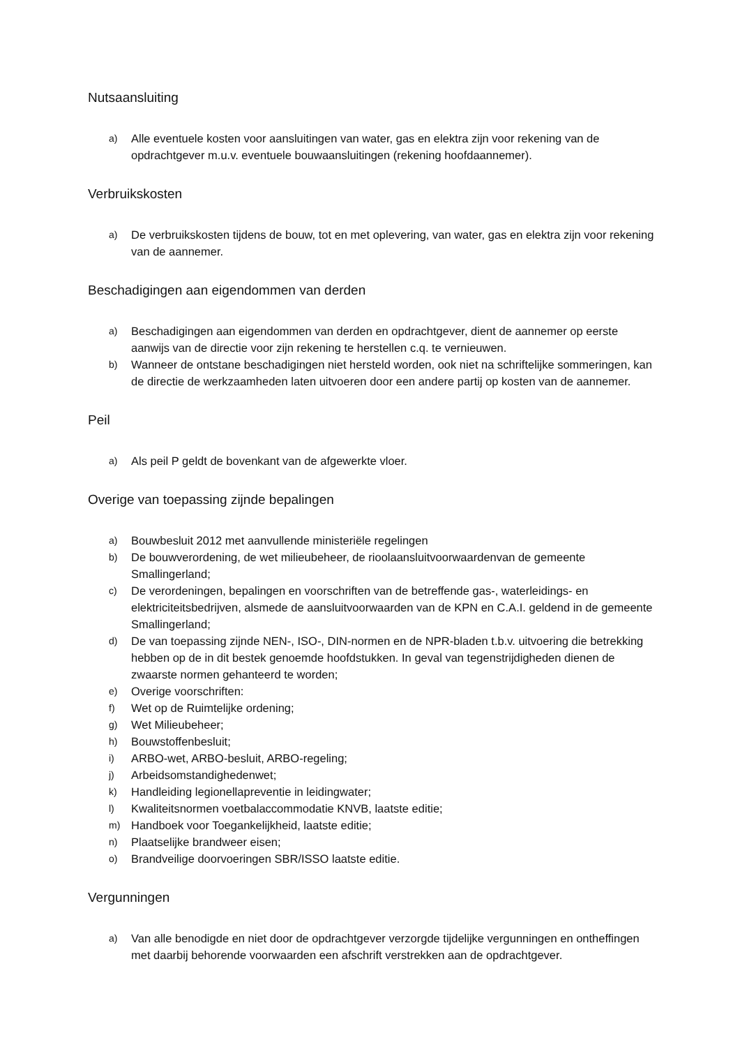Nutsaansluiting
a) Alle eventuele kosten voor aansluitingen van water, gas en elektra zijn voor rekening van de opdrachtgever m.u.v. eventuele bouwaansluitingen (rekening hoofdaannemer).
Verbruikskosten
a) De verbruikskosten tijdens de bouw, tot en met oplevering, van water, gas en elektra zijn voor rekening van de aannemer.
Beschadigingen aan eigendommen van derden
a) Beschadigingen aan eigendommen van derden en opdrachtgever, dient de aannemer op eerste aanwijs van de directie voor zijn rekening te herstellen c.q. te vernieuwen.
b) Wanneer de ontstane beschadigingen niet hersteld worden, ook niet na schriftelijke sommeringen, kan de directie de werkzaamheden laten uitvoeren door een andere partij op kosten van de aannemer.
Peil
a) Als peil P geldt de bovenkant van de afgewerkte vloer.
Overige van toepassing zijnde bepalingen
a) Bouwbesluit 2012 met aanvullende ministeriële regelingen
b) De bouwverordening, de wet milieubeheer, de rioolaansluitvoorwaardenvan de gemeente Smallingerland;
c) De verordeningen, bepalingen en voorschriften van de betreffende gas-, waterleidings- en elektriciteitsbedrijven, alsmede de aansluitvoorwaarden van de KPN en C.A.I. geldend in de gemeente Smallingerland;
d) De van toepassing zijnde NEN-, ISO-, DIN-normen en de NPR-bladen t.b.v. uitvoering die betrekking hebben op de in dit bestek genoemde hoofdstukken. In geval van tegenstrijdigheden dienen de zwaarste normen gehanteerd te worden;
e) Overige voorschriften:
f) Wet op de Ruimtelijke ordening;
g) Wet Milieubeheer;
h) Bouwstoffenbesluit;
i) ARBO-wet, ARBO-besluit, ARBO-regeling;
j) Arbeidsomstandighedenwet;
k) Handleiding legionellapreventie in leidingwater;
l) Kwaliteitsnormen voetbalaccommodatie KNVB, laatste editie;
m) Handboek voor Toegankelijkheid, laatste editie;
n) Plaatselijke brandweer eisen;
o) Brandveilige doorvoeringen SBR/ISSO laatste editie.
Vergunningen
a) Van alle benodigde en niet door de opdrachtgever verzorgde tijdelijke vergunningen en ontheffingen met daarbij behorende voorwaarden een afschrift verstrekken aan de opdrachtgever.